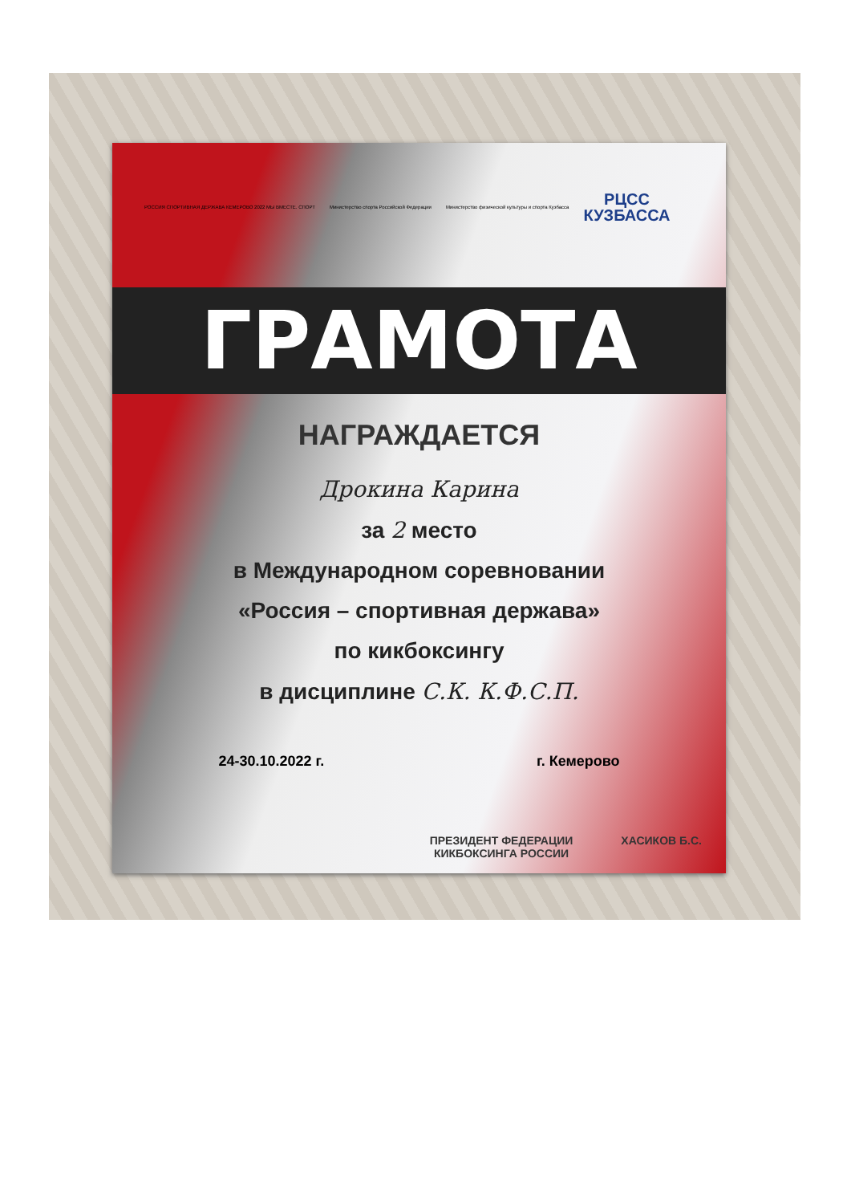РОССИЯ СПОРТИВНАЯ ДЕРЖАВА КЕМЕРОВО 2022 МЫ ВМЕСТЕ. СПОРТ Министерство спорта Российской Федерации Министерство физической культуры и спорта Кузбасса РЦСС
КУЗБАССА
ГРАМОТА
НАГРАЖДАЕТСЯ
Дрокина Карина
за 2 место
в Международном соревновании
«Россия – спортивная держава»
по кикбоксингу
в дисциплине С.К. К.Ф.С.П.
24-30.10.2022 г. г. Кемерово
ПРЕЗИДЕНТ ФЕДЕРАЦИИ
КИКБОКСИНГА РОССИИ ХАСИКОВ Б.С.